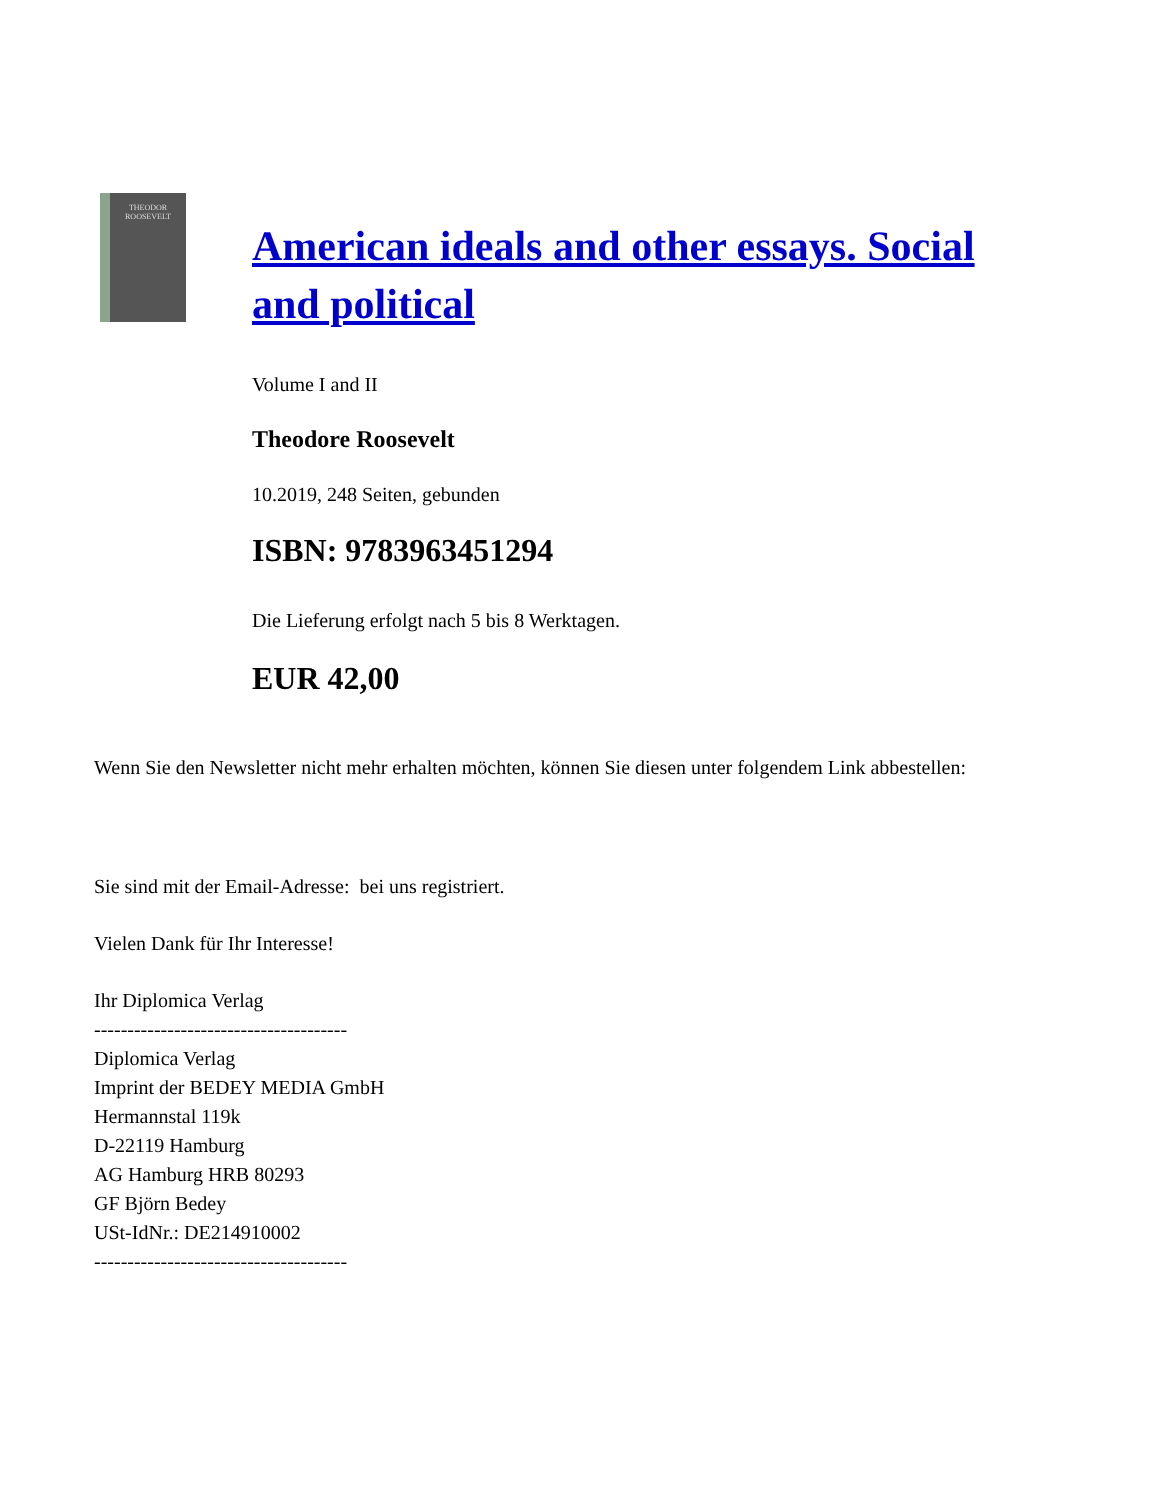THEODOR
ROOSEVELT
American ideals and other essays. Social and political
Volume I and II
Theodore Roosevelt
10.2019, 248 Seiten, gebunden
ISBN: 9783963451294
Die Lieferung erfolgt nach 5 bis 8 Werktagen.
EUR 42,00
Wenn Sie den Newsletter nicht mehr erhalten möchten, können Sie diesen unter folgendem Link abbestellen:
Sie sind mit der Email-Adresse: bei uns registriert.
Vielen Dank für Ihr Interesse!
Ihr Diplomica Verlag
--------------------------------------
Diplomica Verlag
Imprint der BEDEY MEDIA GmbH
Hermannstal 119k
D-22119 Hamburg
AG Hamburg HRB 80293
GF Björn Bedey
USt-IdNr.: DE214910002
--------------------------------------